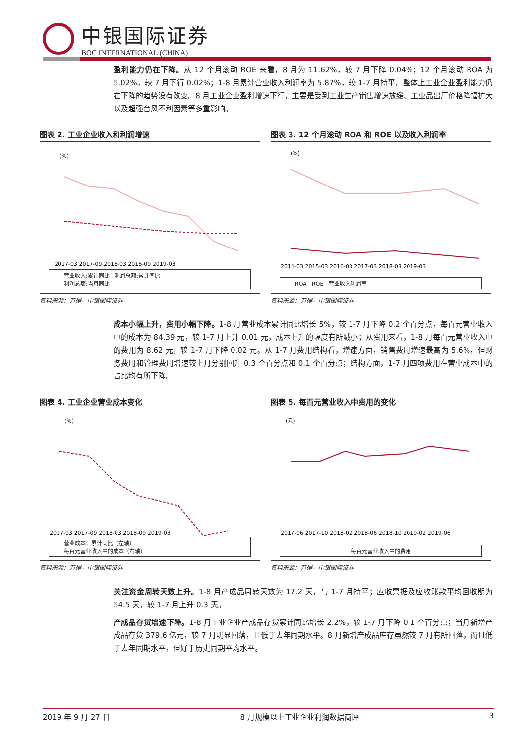中银国际证券
BOC INTERNATIONAL (CHINA)
盈利能力仍在下降。从 12 个月滚动 ROE 来看，8 月为 11.62%，较 7 月下降 0.04%；12 个月滚动 ROA 为 5.02%，较 7 月下行 0.02%；1-8 月累计营业收入利润率为 5.87%，较 1-7 月持平。整体上工业企业盈利能力仍在下降的趋势没有改变。8 月工业企业盈利增速下行，主要是受到工业生产销售增速放缓、工业品出厂价格降幅扩大以及超强台风不利因素等多重影响。
图表 2. 工业企业收入和利润增速
(%)
2017-03 2017-09 2018-03 2018-09 2019-03
营业收入:累计同比 利润总额:累计同比
利润总额:当月同比
资料来源：万得，中银国际证券
图表 3. 12 个月滚动 ROA 和 ROE 以及收入利润率
(%)
2014-03 2015-03 2016-03 2017-03 2018-03 2019-03
ROA ROE 营业收入利润率
资料来源：万得，中银国际证券
成本小幅上升，费用小幅下降。1-8 月营业成本累计同比增长 5%，较 1-7 月下降 0.2 个百分点，每百元营业收入中的成本为 84.39 元，较 1-7 月上升 0.01 元，成本上升的幅度有所减小；从费用来看，1-8 月每百元营业收入中的费用为 8.62 元，较 1-7 月下降 0.02 元。从 1-7 月费用结构看，增速方面，销售费用增速最高为 5.6%，但财务费用和管理费用增速较上月分别回升 0.3 个百分点和 0.1 个百分点；结构方面，1-7 月四项费用在营业成本中的占比均有所下降。
图表 4. 工业企业营业成本变化
(%)
2017-03 2017-09 2018-03 2018-09 2019-03
营业成本：累计同比（左轴）
每百元营业收入中的成本（右轴）
资料来源：万得，中银国际证券
图表 5. 每百元营业收入中费用的变化
(元)
2017-06 2017-10 2018-02 2018-06 2018-10 2019-02 2019-06
每百元营业收入中的费用
资料来源：万得，中银国际证券
关注资金周转天数上升。1-8 月产成品周转天数为 17.2 天，与 1-7 月持平；应收票据及应收账款平均回收期为 54.5 天，较 1-7 月上升 0.3 天。
产成品存货增速下降。1-8 月工业企业产成品存货累计同比增长 2.2%，较 1-7 月下降 0.1 个百分点；当月新增产成品存货 379.6 亿元，较 7 月明显回落，且低于去年同期水平。8 月新增产成品库存虽然较 7 月有所回落，而且低于去年同期水平，但好于历史同期平均水平。
2019 年 9 月 27 日 8 月规模以上工业企业利润数据简评 3